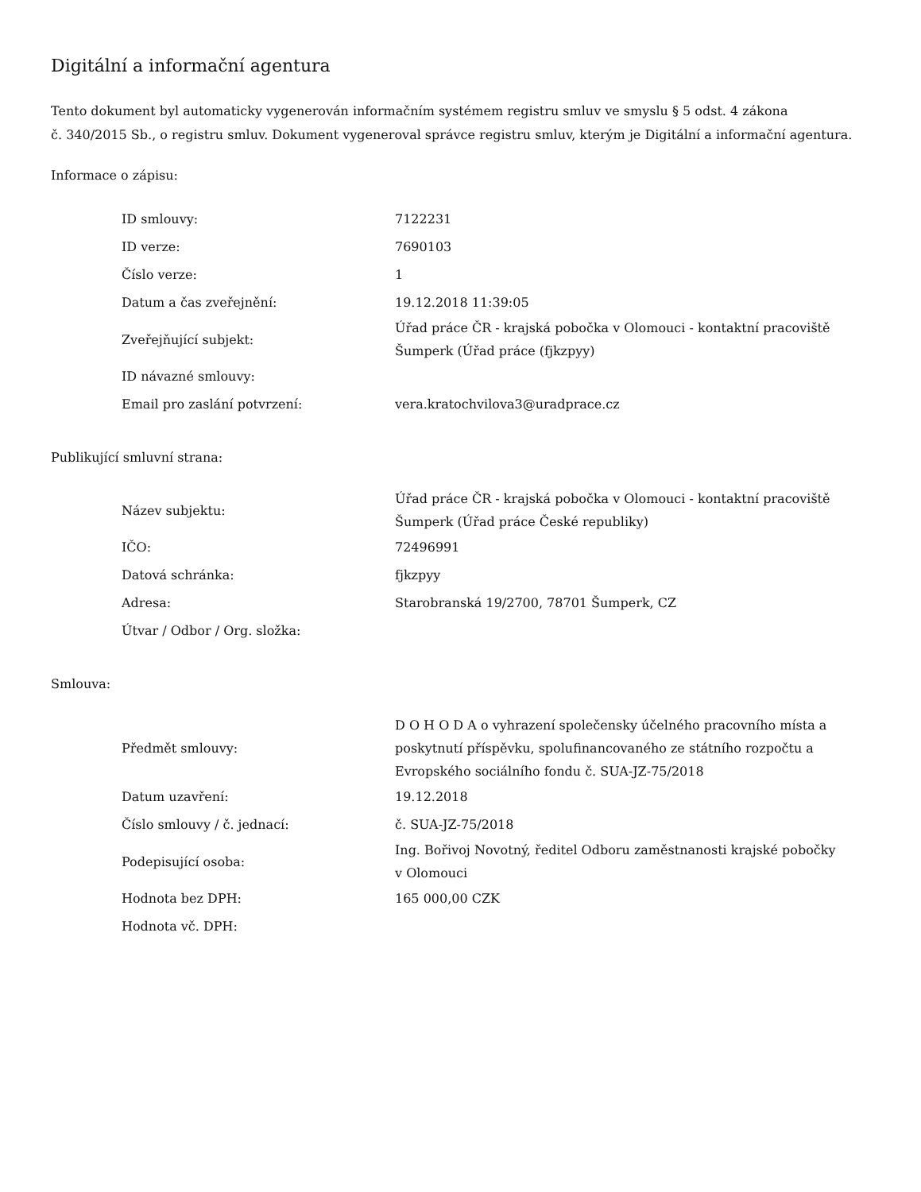Digitální a informační agentura
Tento dokument byl automaticky vygenerován informačním systémem registru smluv ve smyslu § 5 odst. 4 zákona
č. 340/2015 Sb., o registru smluv. Dokument vygeneroval správce registru smluv, kterým je Digitální a informační agentura.
Informace o zápisu:
| ID smlouvy: | 7122231 |
| ID verze: | 7690103 |
| Číslo verze: | 1 |
| Datum a čas zveřejnění: | 19.12.2018 11:39:05 |
| Zveřejňující subjekt: | Úřad práce ČR - krajská pobočka v Olomouci - kontaktní pracoviště Šumperk (Úřad práce (fjkzpyy) |
| ID návazné smlouvy: | |
| Email pro zaslání potvrzení: | vera.kratochvilova3@uradprace.cz |
Publikující smluvní strana:
| Název subjektu: | Úřad práce ČR - krajská pobočka v Olomouci - kontaktní pracoviště Šumperk (Úřad práce České republiky) |
| IČO: | 72496991 |
| Datová schránka: | fjkzpyy |
| Adresa: | Starobranská 19/2700, 78701 Šumperk, CZ |
| Útvar / Odbor / Org. složka: | |
Smlouva:
| Předmět smlouvy: | D O H O D A o vyhrazení společensky účelného pracovního místa a poskytnutí příspěvku, spolufinancovaného ze státního rozpočtu a Evropského sociálního fondu č. SUA-JZ-75/2018 |
| Datum uzavření: | 19.12.2018 |
| Číslo smlouvy / č. jednací: | č. SUA-JZ-75/2018 |
| Podepisující osoba: | Ing. Bořivoj Novotný, ředitel Odboru zaměstnanosti krajské pobočky v Olomouci |
| Hodnota bez DPH: | 165 000,00 CZK |
| Hodnota vč. DPH: | |